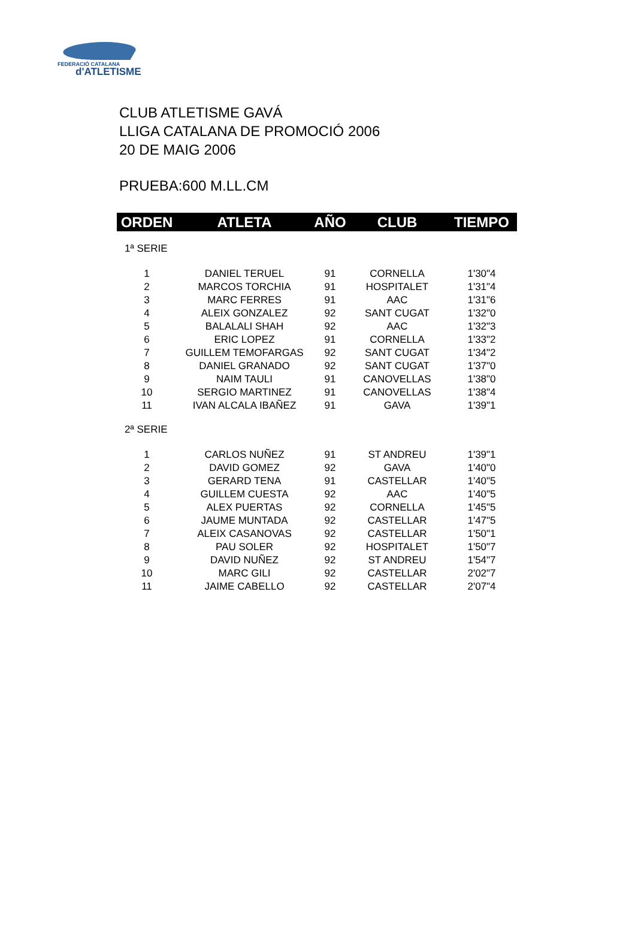FEDERACIÓ CATALANA
d'ATLETISME
CLUB ATLETISME GAVÁ
LLIGA CATALANA DE PROMOCIÓ 2006
20 DE MAIG 2006
PRUEBA:600 M.LL.CM
| ORDEN | ATLETA | AÑO | CLUB | TIEMPO |
| --- | --- | --- | --- | --- |
| 1ª SERIE | | | | |
| 1 | DANIEL TERUEL | 91 | CORNELLA | 1'30"4 |
| 2 | MARCOS TORCHIA | 91 | HOSPITALET | 1'31"4 |
| 3 | MARC FERRES | 91 | AAC | 1'31"6 |
| 4 | ALEIX GONZALEZ | 92 | SANT CUGAT | 1'32"0 |
| 5 | BALALALI SHAH | 92 | AAC | 1'32"3 |
| 6 | ERIC LOPEZ | 91 | CORNELLA | 1'33"2 |
| 7 | GUILLEM TEMOFARGAS | 92 | SANT CUGAT | 1'34"2 |
| 8 | DANIEL GRANADO | 92 | SANT CUGAT | 1'37"0 |
| 9 | NAIM TAULI | 91 | CANOVELLAS | 1'38"0 |
| 10 | SERGIO MARTINEZ | 91 | CANOVELLAS | 1'38"4 |
| 11 | IVAN ALCALA IBAÑEZ | 91 | GAVA | 1'39"1 |
| 2ª SERIE | | | | |
| 1 | CARLOS NUÑEZ | 91 | ST ANDREU | 1'39"1 |
| 2 | DAVID GOMEZ | 92 | GAVA | 1'40"0 |
| 3 | GERARD TENA | 91 | CASTELLAR | 1'40"5 |
| 4 | GUILLEM CUESTA | 92 | AAC | 1'40"5 |
| 5 | ALEX PUERTAS | 92 | CORNELLA | 1'45"5 |
| 6 | JAUME MUNTADA | 92 | CASTELLAR | 1'47"5 |
| 7 | ALEIX CASANOVAS | 92 | CASTELLAR | 1'50"1 |
| 8 | PAU SOLER | 92 | HOSPITALET | 1'50"7 |
| 9 | DAVID NUÑEZ | 92 | ST ANDREU | 1'54"7 |
| 10 | MARC GILI | 92 | CASTELLAR | 2'02"7 |
| 11 | JAIME CABELLO | 92 | CASTELLAR | 2'07"4 |